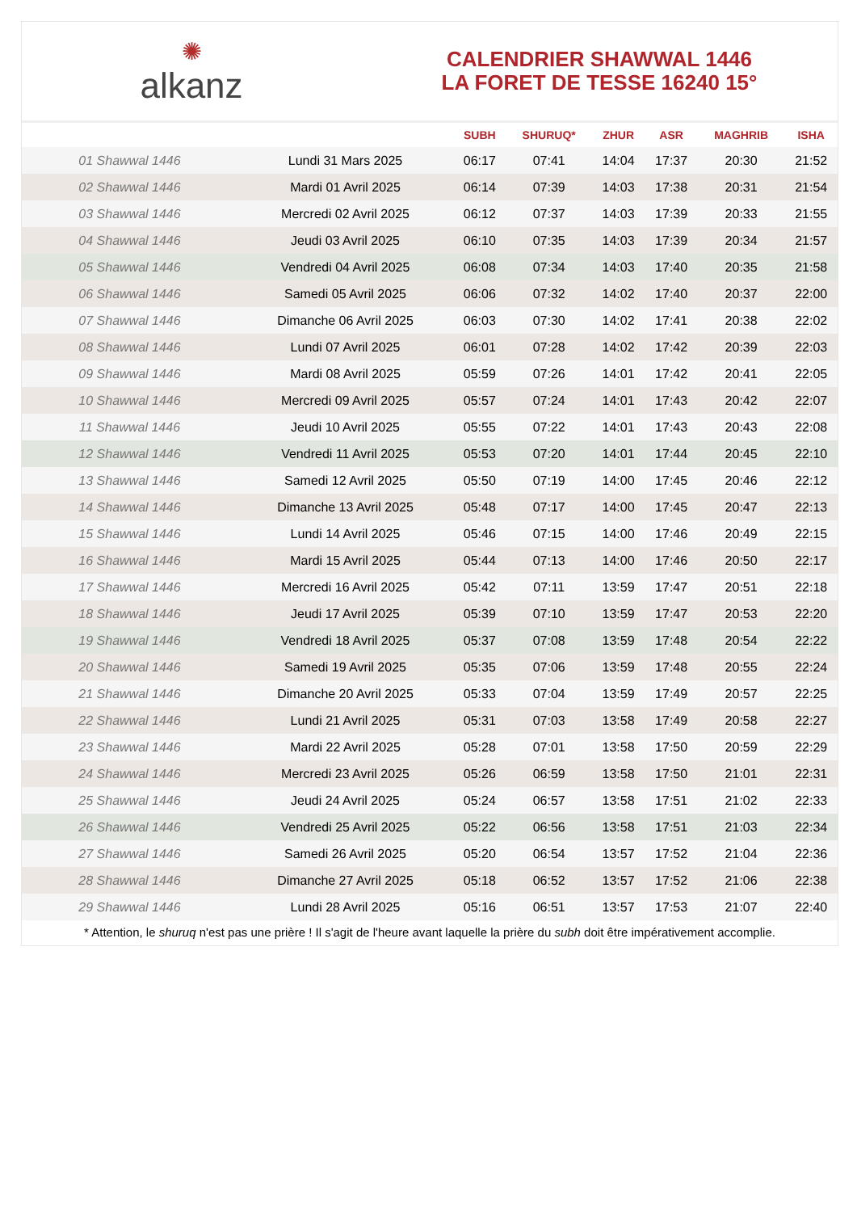✺
alkanz
CALENDRIER SHAWWAL 1446
LA FORET DE TESSE 16240 15°
| | | SUBH | SHURUQ* | ZHUR | ASR | MAGHRIB | ISHA |
| --- | --- | --- | --- | --- | --- | --- | --- |
| 01 Shawwal 1446 | Lundi 31 Mars 2025 | 06:17 | 07:41 | 14:04 | 17:37 | 20:30 | 21:52 |
| 02 Shawwal 1446 | Mardi 01 Avril 2025 | 06:14 | 07:39 | 14:03 | 17:38 | 20:31 | 21:54 |
| 03 Shawwal 1446 | Mercredi 02 Avril 2025 | 06:12 | 07:37 | 14:03 | 17:39 | 20:33 | 21:55 |
| 04 Shawwal 1446 | Jeudi 03 Avril 2025 | 06:10 | 07:35 | 14:03 | 17:39 | 20:34 | 21:57 |
| 05 Shawwal 1446 | Vendredi 04 Avril 2025 | 06:08 | 07:34 | 14:03 | 17:40 | 20:35 | 21:58 |
| 06 Shawwal 1446 | Samedi 05 Avril 2025 | 06:06 | 07:32 | 14:02 | 17:40 | 20:37 | 22:00 |
| 07 Shawwal 1446 | Dimanche 06 Avril 2025 | 06:03 | 07:30 | 14:02 | 17:41 | 20:38 | 22:02 |
| 08 Shawwal 1446 | Lundi 07 Avril 2025 | 06:01 | 07:28 | 14:02 | 17:42 | 20:39 | 22:03 |
| 09 Shawwal 1446 | Mardi 08 Avril 2025 | 05:59 | 07:26 | 14:01 | 17:42 | 20:41 | 22:05 |
| 10 Shawwal 1446 | Mercredi 09 Avril 2025 | 05:57 | 07:24 | 14:01 | 17:43 | 20:42 | 22:07 |
| 11 Shawwal 1446 | Jeudi 10 Avril 2025 | 05:55 | 07:22 | 14:01 | 17:43 | 20:43 | 22:08 |
| 12 Shawwal 1446 | Vendredi 11 Avril 2025 | 05:53 | 07:20 | 14:01 | 17:44 | 20:45 | 22:10 |
| 13 Shawwal 1446 | Samedi 12 Avril 2025 | 05:50 | 07:19 | 14:00 | 17:45 | 20:46 | 22:12 |
| 14 Shawwal 1446 | Dimanche 13 Avril 2025 | 05:48 | 07:17 | 14:00 | 17:45 | 20:47 | 22:13 |
| 15 Shawwal 1446 | Lundi 14 Avril 2025 | 05:46 | 07:15 | 14:00 | 17:46 | 20:49 | 22:15 |
| 16 Shawwal 1446 | Mardi 15 Avril 2025 | 05:44 | 07:13 | 14:00 | 17:46 | 20:50 | 22:17 |
| 17 Shawwal 1446 | Mercredi 16 Avril 2025 | 05:42 | 07:11 | 13:59 | 17:47 | 20:51 | 22:18 |
| 18 Shawwal 1446 | Jeudi 17 Avril 2025 | 05:39 | 07:10 | 13:59 | 17:47 | 20:53 | 22:20 |
| 19 Shawwal 1446 | Vendredi 18 Avril 2025 | 05:37 | 07:08 | 13:59 | 17:48 | 20:54 | 22:22 |
| 20 Shawwal 1446 | Samedi 19 Avril 2025 | 05:35 | 07:06 | 13:59 | 17:48 | 20:55 | 22:24 |
| 21 Shawwal 1446 | Dimanche 20 Avril 2025 | 05:33 | 07:04 | 13:59 | 17:49 | 20:57 | 22:25 |
| 22 Shawwal 1446 | Lundi 21 Avril 2025 | 05:31 | 07:03 | 13:58 | 17:49 | 20:58 | 22:27 |
| 23 Shawwal 1446 | Mardi 22 Avril 2025 | 05:28 | 07:01 | 13:58 | 17:50 | 20:59 | 22:29 |
| 24 Shawwal 1446 | Mercredi 23 Avril 2025 | 05:26 | 06:59 | 13:58 | 17:50 | 21:01 | 22:31 |
| 25 Shawwal 1446 | Jeudi 24 Avril 2025 | 05:24 | 06:57 | 13:58 | 17:51 | 21:02 | 22:33 |
| 26 Shawwal 1446 | Vendredi 25 Avril 2025 | 05:22 | 06:56 | 13:58 | 17:51 | 21:03 | 22:34 |
| 27 Shawwal 1446 | Samedi 26 Avril 2025 | 05:20 | 06:54 | 13:57 | 17:52 | 21:04 | 22:36 |
| 28 Shawwal 1446 | Dimanche 27 Avril 2025 | 05:18 | 06:52 | 13:57 | 17:52 | 21:06 | 22:38 |
| 29 Shawwal 1446 | Lundi 28 Avril 2025 | 05:16 | 06:51 | 13:57 | 17:53 | 21:07 | 22:40 |
* Attention, le shuruq n'est pas une prière ! Il s'agit de l'heure avant laquelle la prière du subh doit être impérativement accomplie.